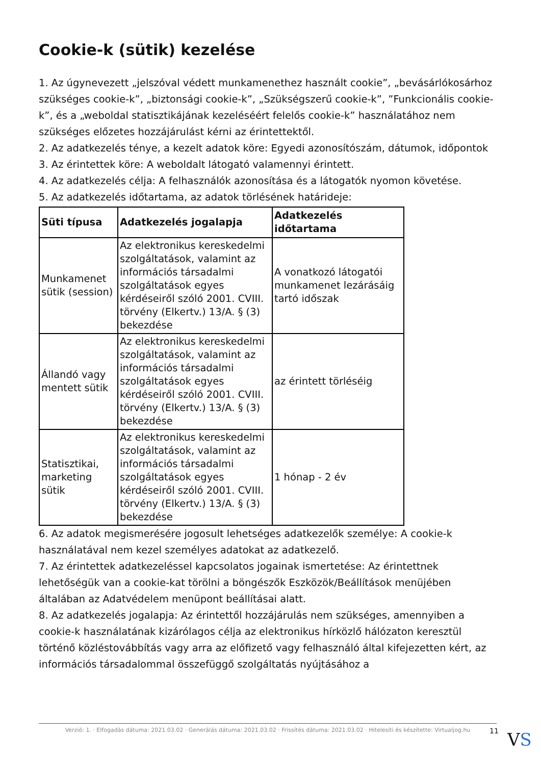Cookie-k (sütik) kezelése
1. Az úgynevezett „jelszóval védett munkamenethez használt cookie”, „bevásárlókosárhoz szükséges cookie-k”, „biztonsági cookie-k”, „Szükségszerű cookie-k”, ”Funkcionális cookie-k”, és a „weboldal statisztikájának kezeléséért felelős cookie-k” használatához nem szükséges előzetes hozzájárulást kérni az érintettektől.
2. Az adatkezelés ténye, a kezelt adatok köre: Egyedi azonosítószám, dátumok, időpontok
3. Az érintettek köre: A weboldalt látogató valamennyi érintett.
4. Az adatkezelés célja: A felhasználók azonosítása és a látogatók nyomon követése.
5. Az adatkezelés időtartama, az adatok törlésének határideje:
| Süti típusa | Adatkezelés jogalapja | Adatkezelés időtartama |
| --- | --- | --- |
| Munkamenet sütik (session) | Az elektronikus kereskedelmi szolgáltatások, valamint az információs társadalmi szolgáltatások egyes kérdéseiről szóló 2001. CVIII. törvény (Elkertv.) 13/A. § (3) bekezdése | A vonatkozó látogatói munkamenet lezárásáig tartó időszak |
| Állandó vagy mentett sütik | Az elektronikus kereskedelmi szolgáltatások, valamint az információs társadalmi szolgáltatások egyes kérdéseiről szóló 2001. CVIII. törvény (Elkertv.) 13/A. § (3) bekezdése | az érintett törléséig |
| Statisztikai, marketing sütik | Az elektronikus kereskedelmi szolgáltatások, valamint az információs társadalmi szolgáltatások egyes kérdéseiről szóló 2001. CVIII. törvény (Elkertv.) 13/A. § (3) bekezdése | 1 hónap - 2 év |
6. Az adatok megismerésére jogosult lehetséges adatkezelők személye: A cookie-k használatával nem kezel személyes adatokat az adatkezelő.
7. Az érintettek adatkezeléssel kapcsolatos jogainak ismertetése: Az érintettnek lehetőségük van a cookie-kat törölni a böngészők Eszközök/Beállítások menüjében általában az Adatvédelem menüpont beállításai alatt.
8. Az adatkezelés jogalapja: Az érintettől hozzájárulás nem szükséges, amennyiben a cookie-k használatának kizárólagos célja az elektronikus hírközlő hálózaton keresztül történő közléstovábbítás vagy arra az előfizető vagy felhasználó által kifejezetten kért, az információs társadalommal összefüggő szolgáltatás nyújtásához a
Verzió: 1. · Elfogadás dátuma: 2021.03.02 · Generálás dátuma: 2021.03.02 · Frissítés dátuma: 2021.03.02 · Hitelesíti és készítette: Virtualjog.hu
11 VS